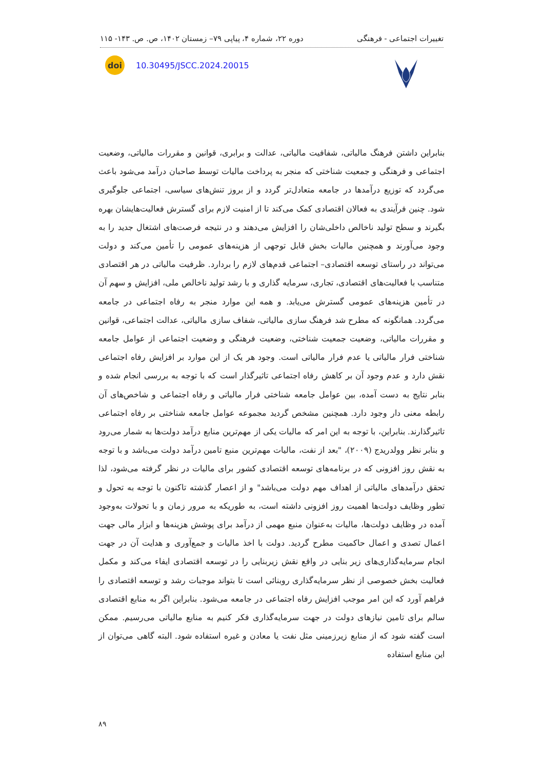تغییرات اجتماعی - فرهنگی دوره ۲۲، شماره ۴، پیاپی ۷۹– زمستان ۱۴۰۲، ص. ص. ۱۴۳- ۱۱۵
doi
10.30495/JSCC.2024.20015
بنابراین داشتن فرهنگ مالیاتی، شفافیت مالیاتی، عدالت و برابری، قوانین و مقررات مالیاتی، وضعیت اجتماعی و فرهنگی و جمعیت شناختی که منجر به پرداخت مالیات توسط صاحبان درآمد می‌شود باعث می‌گردد که توزیع درآمدها در جامعه متعادل‌تر گردد و از بروز تنش‌های سیاسی، اجتماعی جلوگیری شود. چنین فرآیندی به فعالان اقتصادی کمک می‌کند تا از امنیت لازم برای گسترش فعالیت‌هایشان بهره بگیرند و سطح تولید ناخالص داخلی‌شان را افزایش می‌دهند و در نتیجه فرصت‌های اشتغال جدید را به وجود می‌آورند و همچنین مالیات بخش قابل توجهی از هزینه‌های عمومی را تأمین می‌کند و دولت می‌تواند در راستای توسعه اقتصادی– اجتماعی قدم‌های لازم را بردارد. ظرفیت مالیاتی در هر اقتصادی متناسب با فعالیت‌های اقتصادی، تجاری، سرمایه گذاری و با رشد تولید ناخالص ملی، افزایش و سهم آن در تأمین هزینه‌های عمومی گسترش می‌یابد. و همه این موارد منجر به رفاه اجتماعی در جامعه می‌گردد. همانگونه که مطرح شد فرهنگ سازی مالیاتی، شفاف سازی مالیاتی، عدالت اجتماعی، قوانین و مقررات مالیاتی، وضعیت جمعیت شناختی، وضعیت فرهنگی و وضعیت اجتماعی از عوامل جامعه شناختی فرار مالیاتی یا عدم فرار مالیاتی است. وجود هر یک از این موارد بر افزایش رفاه اجتماعی نقش دارد و عدم وجود آن بر کاهش رفاه اجتماعی تاثیرگذار است که با توجه به بررسی انجام شده و بنابر نتایج به دست آمده، بین عوامل جامعه شناختی فرار مالیاتی و رفاه اجتماعی و شاخص‌های آن رابطه معنی دار وجود دارد. همچنین مشخص گردید مجموعه عوامل جامعه شناختی بر رفاه اجتماعی تاثیرگذارند. بنابراین، با توجه به این امر که مالیات یکی از مهم‌ترین منابع درآمد دولت‌ها به شمار می‌رود و بنابر نظر وولدریدج (۲۰۰۹)، "بعد از نفت، مالیات مهم‌ترین منبع تامین درآمد دولت می‌باشد و با توجه به نقش روز افزونی که در برنامه‌های توسعه اقتصادی کشور برای مالیات در نظر گرفته می‌شود، لذا تحقق درآمدهای مالیاتی از اهداف مهم دولت می‌باشد" و از اعصار گذشته تاکنون با توجه به تحول و تطور وظایف دولت‌ها اهمیت روز افزونی داشته است، به طوریکه به مرور زمان و با تحولات به‌وجود آمده در وظایف دولت‌ها، مالیات به‌عنوان منبع مهمی از درآمد برای پوشش هزینه‌ها و ابزار مالی جهت اعمال تصدی و اعمال حاکمیت مطرح گردید. دولت با اخذ مالیات و جمع‌آوری و هدایت آن در جهت انجام سرمایه‌گذاری‌های زیر بنایی در واقع نقش زیربنایی را در توسعه اقتصادی ایفاء می‌کند و مکمل فعالیت بخش خصوصی از نظر سرمایه‌گذاری روبنائی است تا بتواند موجبات رشد و توسعه اقتصادی را فراهم آورد که این امر موجب افزایش رفاه اجتماعی در جامعه می‌شود. بنابراین اگر به منابع اقتصادی سالم برای تامین نیازهای دولت در جهت سرمایه‌گذاری فکر کنیم به منابع مالیاتی می‌رسیم. ممکن است گفته شود که از منابع زیرزمینی مثل نفت یا معادن و غیره استفاده شود. البته گاهی می‌توان از این منابع استفاده
۸۹